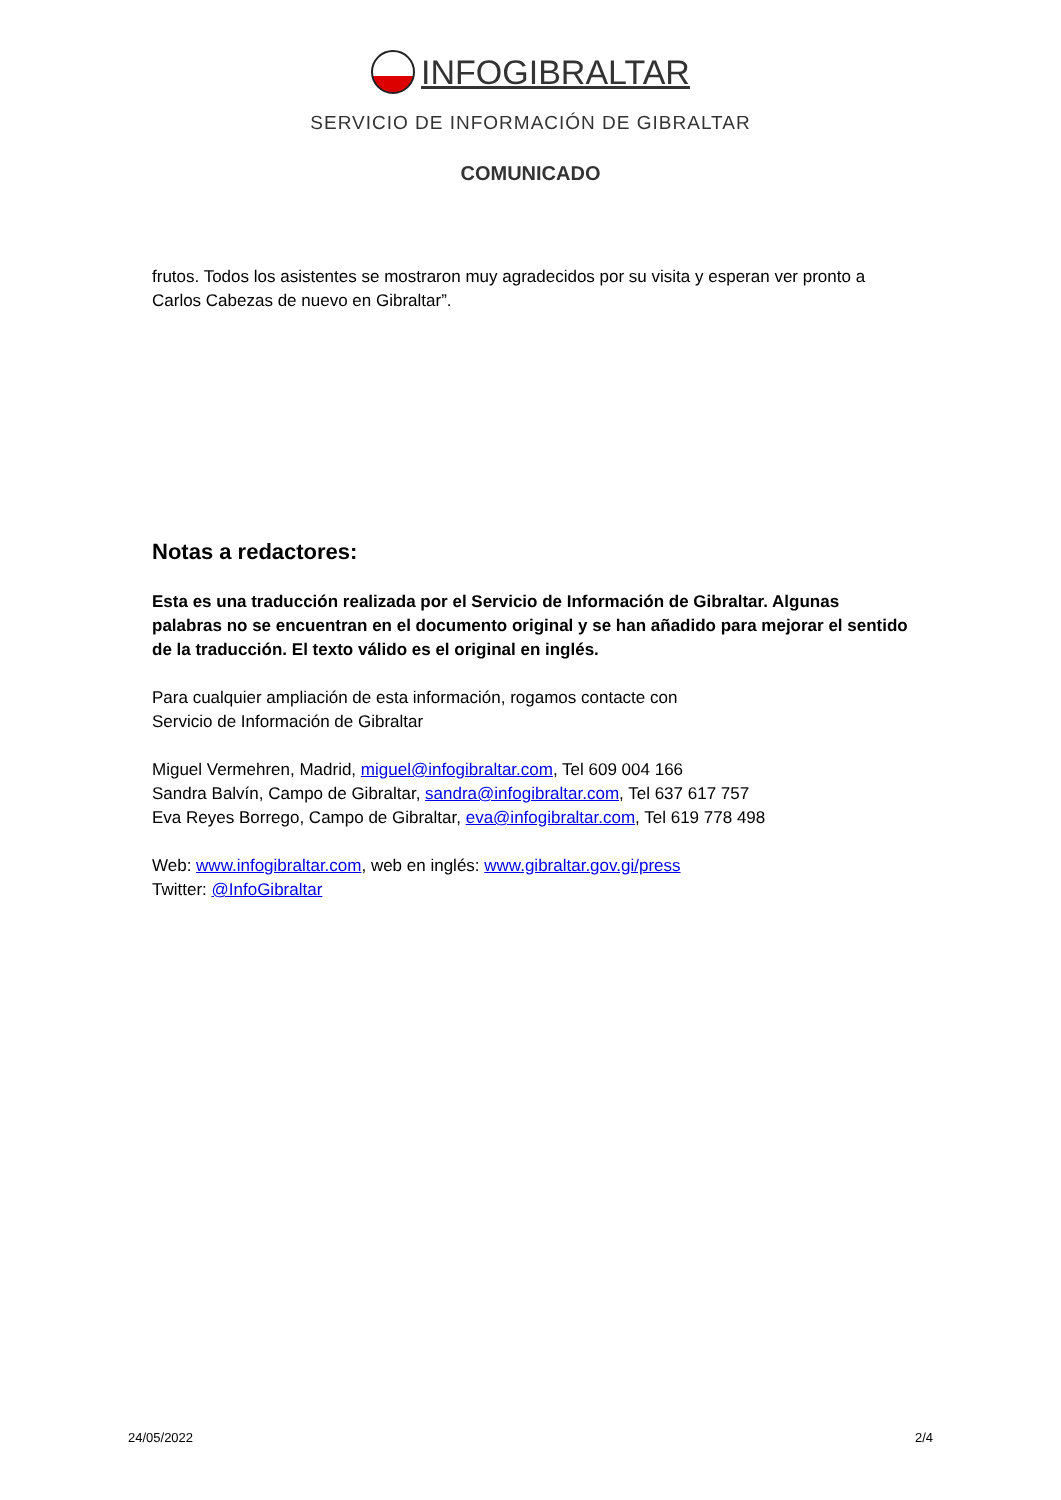INFOGIBRALTAR
SERVICIO DE INFORMACIÓN DE GIBRALTAR
COMUNICADO
frutos. Todos los asistentes se mostraron muy agradecidos por su visita y esperan ver pronto a Carlos Cabezas de nuevo en Gibraltar”.
Notas a redactores:
Esta es una traducción realizada por el Servicio de Información de Gibraltar. Algunas palabras no se encuentran en el documento original y se han añadido para mejorar el sentido de la traducción. El texto válido es el original en inglés.
Para cualquier ampliación de esta información, rogamos contacte con
Servicio de Información de Gibraltar
Miguel Vermehren, Madrid, miguel@infogibraltar.com, Tel 609 004 166
Sandra Balvín, Campo de Gibraltar, sandra@infogibraltar.com, Tel 637 617 757
Eva Reyes Borrego, Campo de Gibraltar, eva@infogibraltar.com, Tel 619 778 498
Web: www.infogibraltar.com, web en inglés: www.gibraltar.gov.gi/press
Twitter: @InfoGibraltar
24/05/2022 2/4